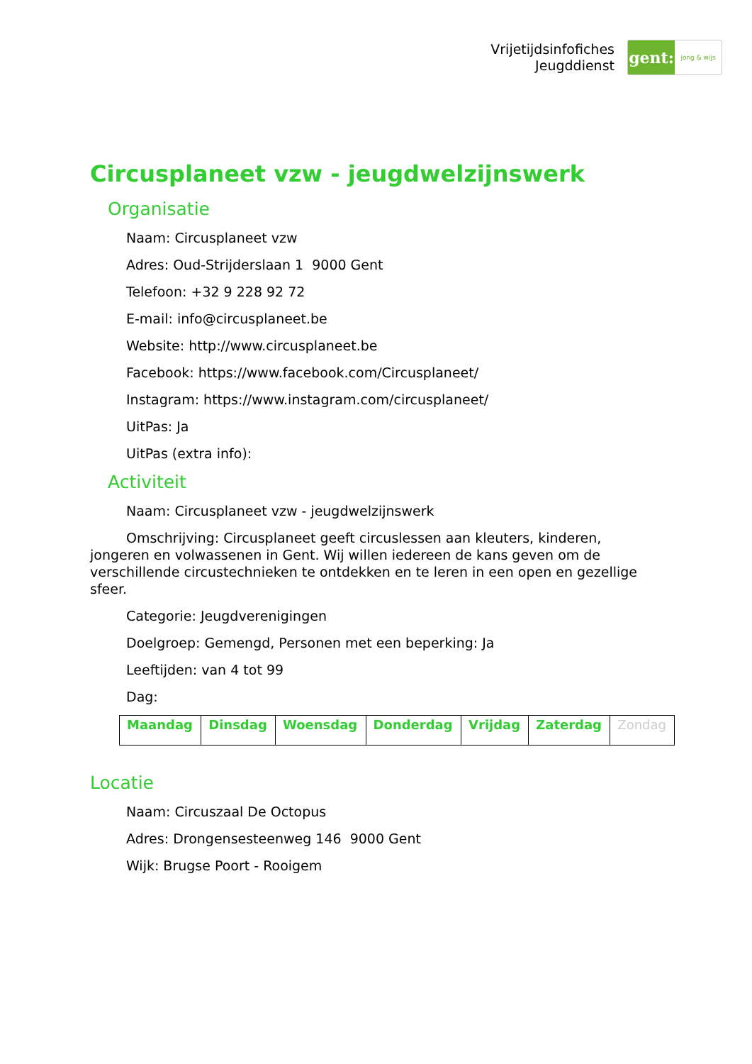Vrijetijdsinfofiches
Jeugddienst
gent:
jong & wijs
Circusplaneet vzw - jeugdwelzijnswerk
Organisatie
Naam: Circusplaneet vzw
Adres: Oud-Strijderslaan 1 9000 Gent
Telefoon: +32 9 228 92 72
E-mail: info@circusplaneet.be
Website: http://www.circusplaneet.be
Facebook: https://www.facebook.com/Circusplaneet/
Instagram: https://www.instagram.com/circusplaneet/
UitPas: Ja
UitPas (extra info):
Activiteit
Naam: Circusplaneet vzw - jeugdwelzijnswerk
Omschrijving: Circusplaneet geeft circuslessen aan kleuters, kinderen, jongeren en volwassenen in Gent. Wij willen iedereen de kans geven om de verschillende circustechnieken te ontdekken en te leren in een open en gezellige sfeer.
Categorie: Jeugdverenigingen
Doelgroep: Gemengd, Personen met een beperking: Ja
Leeftijden: van 4 tot 99
Dag:
| Maandag | Dinsdag | Woensdag | Donderdag | Vrijdag | Zaterdag | Zondag |
Locatie
Naam: Circuszaal De Octopus
Adres: Drongensesteenweg 146 9000 Gent
Wijk: Brugse Poort - Rooigem